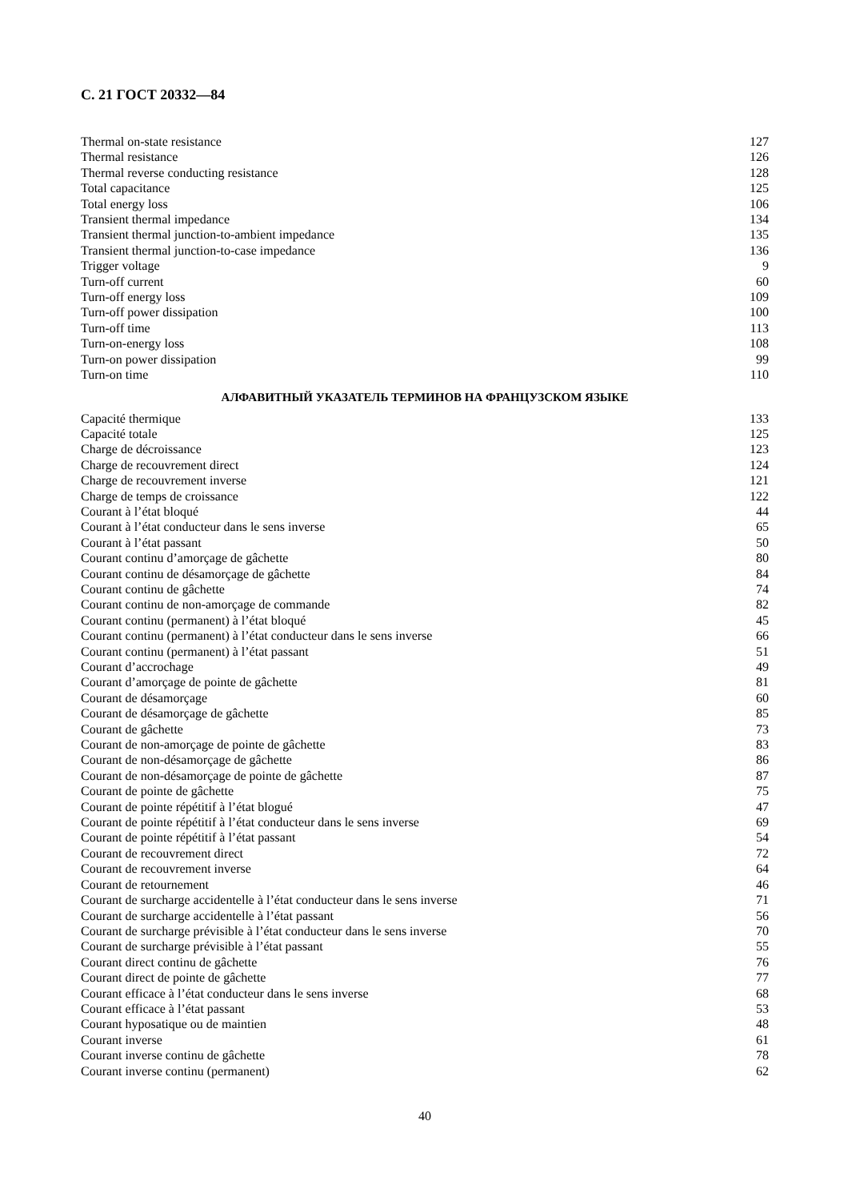С. 21 ГОСТ 20332—84
Thermal on-state resistance 127
Thermal resistance 126
Thermal reverse conducting resistance 128
Total capacitance 125
Total energy loss 106
Transient thermal impedance 134
Transient thermal junction-to-ambient impedance 135
Transient thermal junction-to-case impedance 136
Trigger voltage 9
Turn-off current 60
Turn-off energy loss 109
Turn-off power dissipation 100
Turn-off time 113
Turn-on-energy loss 108
Turn-on power dissipation 99
Turn-on time 110
АЛФАВИТНЫЙ УКАЗАТЕЛЬ ТЕРМИНОВ НА ФРАНЦУЗСКОМ ЯЗЫКЕ
Capacité thermique 133
Capacité totale 125
Charge de décroissance 123
Charge de recouvrement direct 124
Charge de recouvrement inverse 121
Charge de temps de croissance 122
Courant à l’état bloqué 44
Courant à l’état conducteur dans le sens inverse 65
Courant à l’état passant 50
Courant continu d’amorçage de gâchette 80
Courant continu de désamorçage de gâchette 84
Courant continu de gâchette 74
Courant continu de non-amorçage de commande 82
Courant continu (permanent) à l’état bloqué 45
Courant continu (permanent) à l’état conducteur dans le sens inverse 66
Courant continu (permanent) à l’état passant 51
Courant d’accrochage 49
Courant d’amorçage de pointe de gâchette 81
Courant de désamorçage 60
Courant de désamorçage de gâchette 85
Courant de gâchette 73
Courant de non-amorçage de pointe de gâchette 83
Courant de non-désamorçage de gâchette 86
Courant de non-désamorçage de pointe de gâchette 87
Courant de pointe de gâchette 75
Courant de pointe répétitif à l’état blogué 47
Courant de pointe répétitif à l’état conducteur dans le sens inverse 69
Courant de pointe répétitif à l’état passant 54
Courant de recouvrement direct 72
Courant de recouvrement inverse 64
Courant de retournement 46
Courant de surcharge accidentelle à l’état conducteur dans le sens inverse 71
Courant de surcharge accidentelle à l’état passant 56
Courant de surcharge prévisible à l’état conducteur dans le sens inverse 70
Courant de surcharge prévisible à l’état passant 55
Courant direct continu de gâchette 76
Courant direct de pointe de gâchette 77
Courant efficace à l’état conducteur dans le sens inverse 68
Courant efficace à l’état passant 53
Courant hyposatique ou de maintien 48
Courant inverse 61
Courant inverse continu de gâchette 78
Courant inverse continu (permanent) 62
40